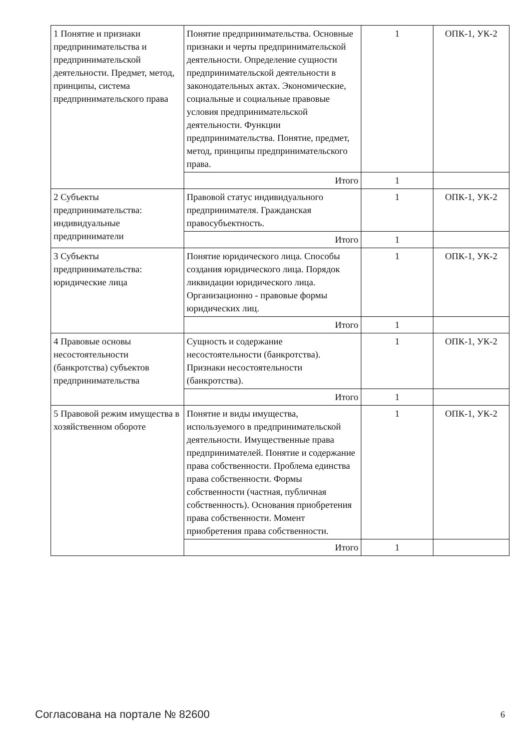| 1 Понятие и признаки предпринимательства и предпринимательской деятельности. Предмет, метод, принципы, система предпринимательского права | Понятие предпринимательства. Основные признаки и черты предпринимательской деятельности. Определение сущности предпринимательской деятельности в законодательных актах. Экономические, социальные и социальные правовые условия предпринимательской деятельности. Функции предпринимательства. Понятие, предмет, метод, принципы предпринимательского права. | 1 | ОПК-1, УК-2 |
| | Итого | 1 | |
| 2 Субъекты предпринимательства: индивидуальные предприниматели | Правовой статус индивидуального предпринимателя. Гражданская правосубъектность. | 1 | ОПК-1, УК-2 |
| | Итого | 1 | |
| 3 Субъекты предпринимательства: юридические лица | Понятие юридического лица. Способы создания юридического лица. Порядок ликвидации юридического лица. Организационно - правовые формы юридических лиц. | 1 | ОПК-1, УК-2 |
| | Итого | 1 | |
| 4 Правовые основы несостоятельности (банкротства) субъектов предпринимательства | Сущность и содержание несостоятельности (банкротства). Признаки несостоятельности (банкротства). | 1 | ОПК-1, УК-2 |
| | Итого | 1 | |
| 5 Правовой режим имущества в хозяйственном обороте | Понятие и виды имущества, используемого в предпринимательской деятельности. Имущественные права предпринимателей. Понятие и содержание права собственности. Проблема единства права собственности. Формы собственности (частная, публичная собственность). Основания приобретения права собственности. Момент приобретения права собственности. | 1 | ОПК-1, УК-2 |
| | Итого | 1 | |
Согласована на портале № 82600 6